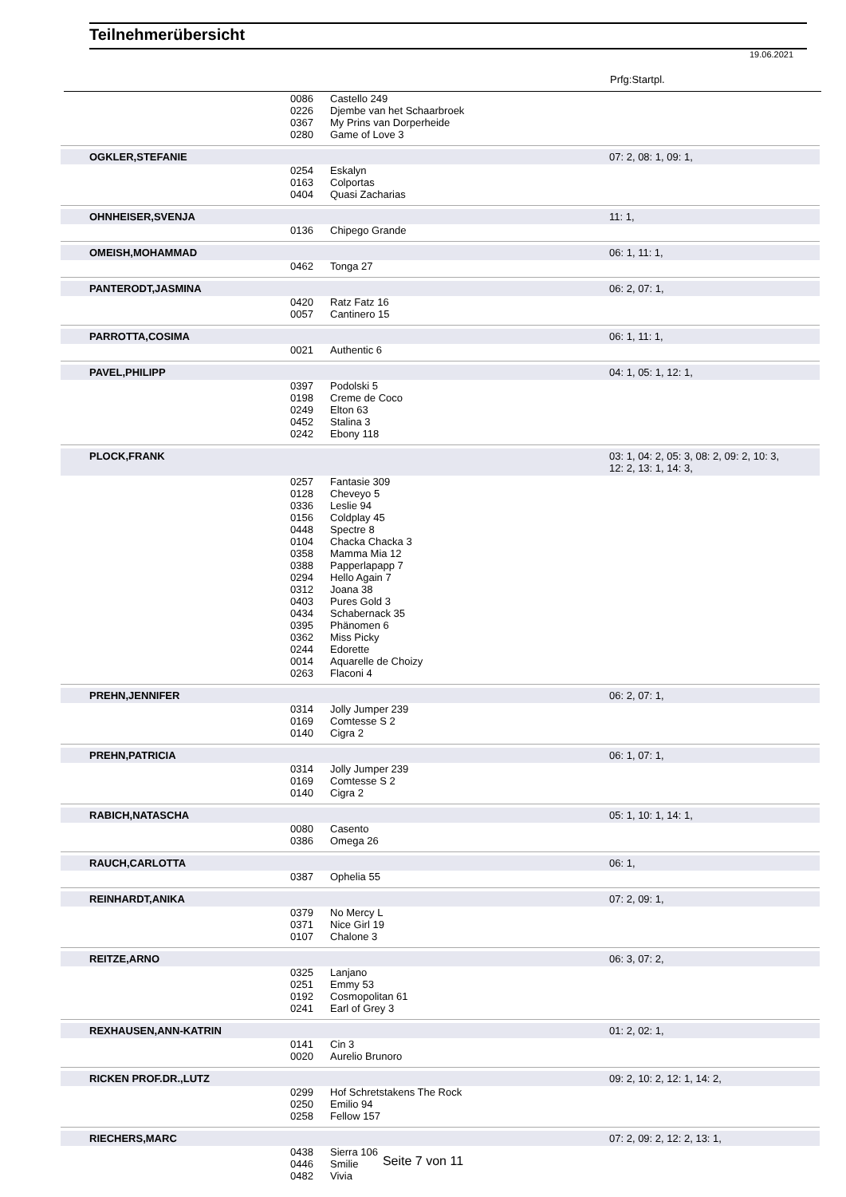Teilnehmerübersicht
19.06.2021
Prfg:Startpl.
| | 0086 | Castello 249 | |
| | 0226 | Djembe van het Schaarbroek | |
| | 0367 | My Prins van Dorperheide | |
| | 0280 | Game of Love 3 | |
| OGKLER,STEFANIE | | | 07: 2, 08: 1, 09: 1, |
| | 0254 | Eskalyn | |
| | 0163 | Colportas | |
| | 0404 | Quasi Zacharias | |
| OHNHEISER,SVENJA | | | 11: 1, |
| | 0136 | Chipego Grande | |
| OMEISH,MOHAMMAD | | | 06: 1, 11: 1, |
| | 0462 | Tonga 27 | |
| PANTERODT,JASMINA | | | 06: 2, 07: 1, |
| | 0420 | Ratz Fatz 16 | |
| | 0057 | Cantinero 15 | |
| PARROTTA,COSIMA | | | 06: 1, 11: 1, |
| | 0021 | Authentic 6 | |
| PAVEL,PHILIPP | | | 04: 1, 05: 1, 12: 1, |
| | 0397 | Podolski 5 | |
| | 0198 | Creme de Coco | |
| | 0249 | Elton 63 | |
| | 0452 | Stalina 3 | |
| | 0242 | Ebony 118 | |
| PLOCK,FRANK | | | 03: 1, 04: 2, 05: 3, 08: 2, 09: 2, 10: 3, 12: 2, 13: 1, 14: 3, |
| | 0257 | Fantasie 309 | |
| | 0128 | Cheveyo 5 | |
| | 0336 | Leslie 94 | |
| | 0156 | Coldplay 45 | |
| | 0448 | Spectre 8 | |
| | 0104 | Chacka Chacka 3 | |
| | 0358 | Mamma Mia 12 | |
| | 0388 | Papperlapapp 7 | |
| | 0294 | Hello Again 7 | |
| | 0312 | Joana 38 | |
| | 0403 | Pures Gold 3 | |
| | 0434 | Schabernack 35 | |
| | 0395 | Phänomen 6 | |
| | 0362 | Miss Picky | |
| | 0244 | Edorette | |
| | 0014 | Aquarelle de Choizy | |
| | 0263 | Flaconi 4 | |
| PREHN,JENNIFER | | | 06: 2, 07: 1, |
| | 0314 | Jolly Jumper 239 | |
| | 0169 | Comtesse S 2 | |
| | 0140 | Cigra 2 | |
| PREHN,PATRICIA | | | 06: 1, 07: 1, |
| | 0314 | Jolly Jumper 239 | |
| | 0169 | Comtesse S 2 | |
| | 0140 | Cigra 2 | |
| RABICH,NATASCHA | | | 05: 1, 10: 1, 14: 1, |
| | 0080 | Casento | |
| | 0386 | Omega 26 | |
| RAUCH,CARLOTTA | | | 06: 1, |
| | 0387 | Ophelia 55 | |
| REINHARDT,ANIKA | | | 07: 2, 09: 1, |
| | 0379 | No Mercy L | |
| | 0371 | Nice Girl 19 | |
| | 0107 | Chalone 3 | |
| REITZE,ARNO | | | 06: 3, 07: 2, |
| | 0325 | Lanjano | |
| | 0251 | Emmy 53 | |
| | 0192 | Cosmopolitan 61 | |
| | 0241 | Earl of Grey 3 | |
| REXHAUSEN,ANN-KATRIN | | | 01: 2, 02: 1, |
| | 0141 | Cin 3 | |
| | 0020 | Aurelio Brunoro | |
| RICKEN PROF.DR.,LUTZ | | | 09: 2, 10: 2, 12: 1, 14: 2, |
| | 0299 | Hof Schretstakens The Rock | |
| | 0250 | Emilio 94 | |
| | 0258 | Fellow 157 | |
| RIECHERS,MARC | | | 07: 2, 09: 2, 12: 2, 13: 1, |
| | 0438 | Sierra 106 | |
| | 0446 | Smilie | |
| | 0482 | Vivia | |
Seite 7 von 11